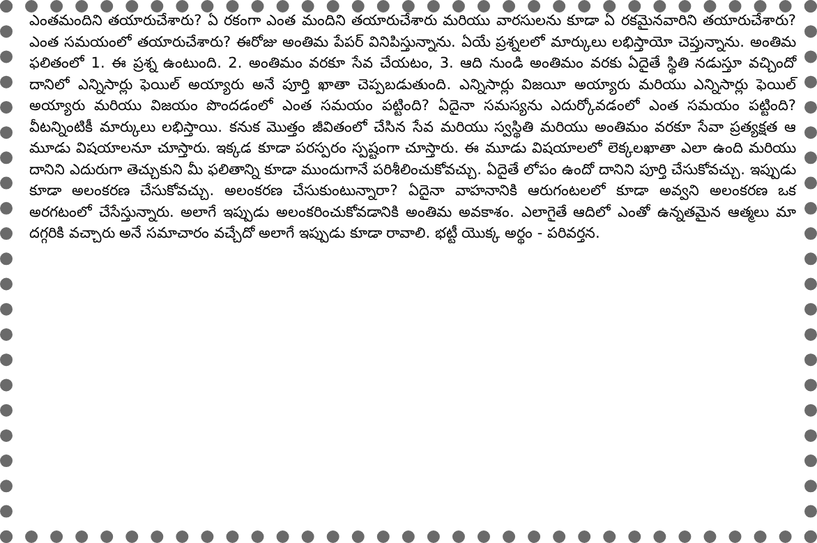ఎంతమందిని తయారుచేశారు? ఏ రకంగా ఎంత మందిని తయారుచేశారు మరియు వారసులను కూడా ఏ రకమైనవారిని తయారుచేశారు? ఎంత సమయంలో తయారుచేశారు? ఈరోజు అంతిమ పేపర్ వినిపిస్తున్నాను. ఏయే ప్రశ్నలలో మార్కులు లభిస్తాయో చెప్తున్నాను. అంతిమ ఫలితంలో 1. ఈ ప్రశ్న ఉంటుంది. 2. అంతిమం వరకూ సేవ చేయటం, 3. ఆది నుండి అంతిమం వరకు ఏదైతే స్థితి నడుస్తూ వచ్చిందో దానిలో ఎన్నిసార్లు ఫెయిల్ అయ్యారు అనే పూర్తి ఖాతా చెప్పబడుతుంది. ఎన్నిసార్లు విజయీ అయ్యారు మరియు ఎన్నిసార్లు ఫెయిల్ అయ్యారు మరియు విజయం పొందడంలో ఎంత సమయం పట్టింది? ఏదైనా సమస్యను ఎదుర్కోవడంలో ఎంత సమయం పట్టింది? వీటన్నింటికీ మార్కులు లభిస్తాయి. కనుక మొత్తం జీవితంలో చేసిన సేవ మరియు స్వస్థితి మరియు అంతిమం వరకూ సేవా ప్రత్యక్షత ఆ మూడు విషయాలనూ చూస్తారు. ఇక్కడ కూడా పరస్పరం స్పష్టంగా చూస్తారు. ఈ మూడు విషయాలలో లెక్కలఖాతా ఎలా ఉంది మరియు దానిని ఎదురుగా తెచ్చుకుని మీ ఫలితాన్ని కూడా ముందుగానే పరిశీలించుకోవచ్చు. ఏదైతే లోపం ఉందో దానిని పూర్తి చేసుకోవచ్చు. ఇప్పుడు కూడా అలంకరణ చేసుకోవచ్చు. అలంకరణ చేసుకుంటున్నారా? ఏదైనా వాహనానికి ఆరుగంటలలో కూడా అవ్వని అలంకరణ ఒక అరగటంలో చేసేస్తున్నారు. అలాగే ఇప్పుడు అలంకరించుకోవడానికి అంతిమ అవకాశం. ఎలాగైతే ఆదిలో ఎంతో ఉన్నతమైన ఆత్మలు మా దగ్గరికి వచ్చారు అనే సమాచారం వచ్చేదో అలాగే ఇప్పుడు కూడా రావాలి. భట్టీ యొక్క అర్థం - పరివర్తన.